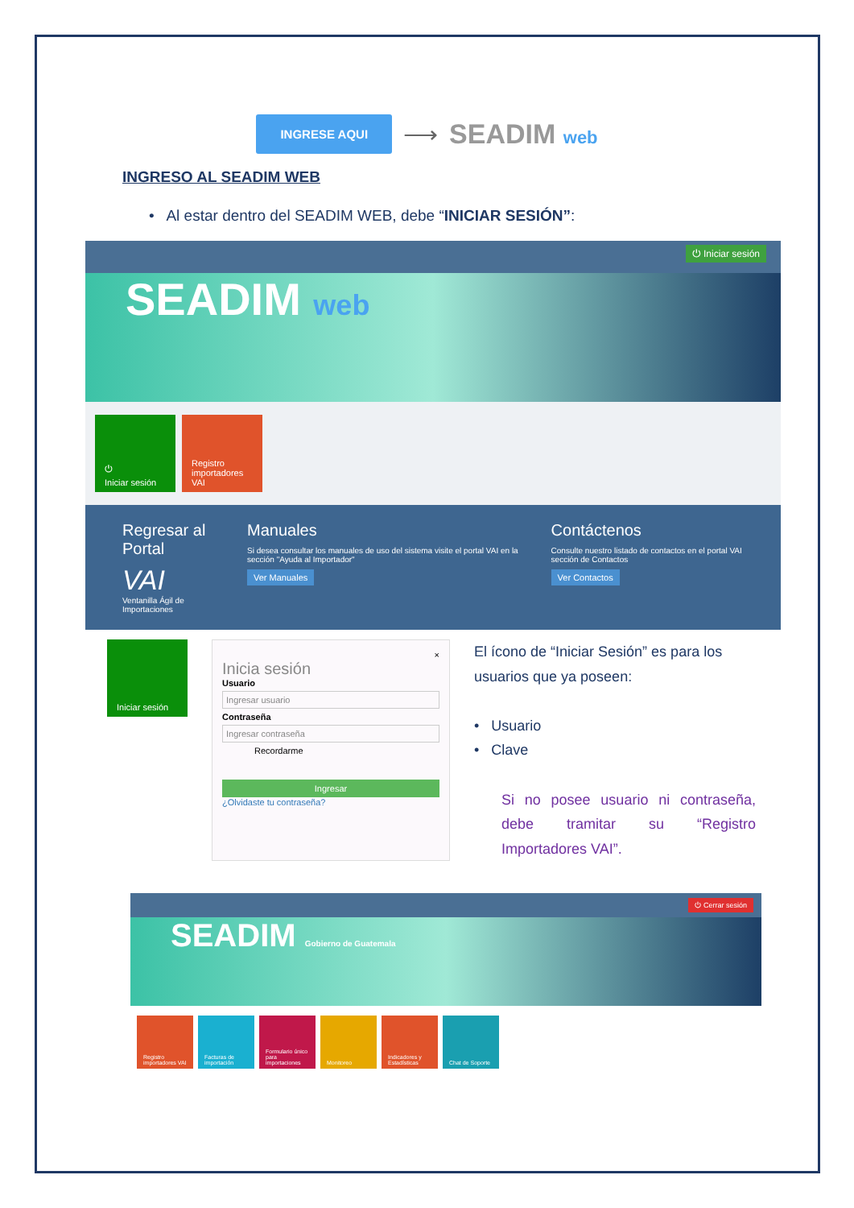INGRESE AQUI ⟶ SEADIM web
INGRESO AL SEADIM WEB
• Al estar dentro del SEADIM WEB, debe “INICIAR SESIÓN”:
⏻ Iniciar sesión
SEADIM web
⏻
Iniciar sesión
Registro importadores VAI
Regresar al Portal
VAI
Ventanilla Ágil de Importaciones
Manuales
Si desea consultar los manuales de uso del sistema visite el portal VAI en la sección "Ayuda al Importador"
Ver Manuales
Contáctenos
Consulte nuestro listado de contactos en el portal VAI sección de Contactos
Ver Contactos
Iniciar sesión
×
Inicia sesión
Usuario
Ingresar usuario
Contraseña
Ingresar contraseña
Recordarme
Ingresar
¿Olvidaste tu contraseña?
El ícono de “Iniciar Sesión” es para los usuarios que ya poseen:
• Usuario
• Clave
Si no posee usuario ni contraseña, debe tramitar su “Registro Importadores VAI”.
⏻ Cerrar sesión
SEADIM Gobierno de Guatemala
Registro importadores VAI
Facturas de importación
Formulario único para importaciones
Monitoreo Indicadores y Estadísticas
Chat de Soporte